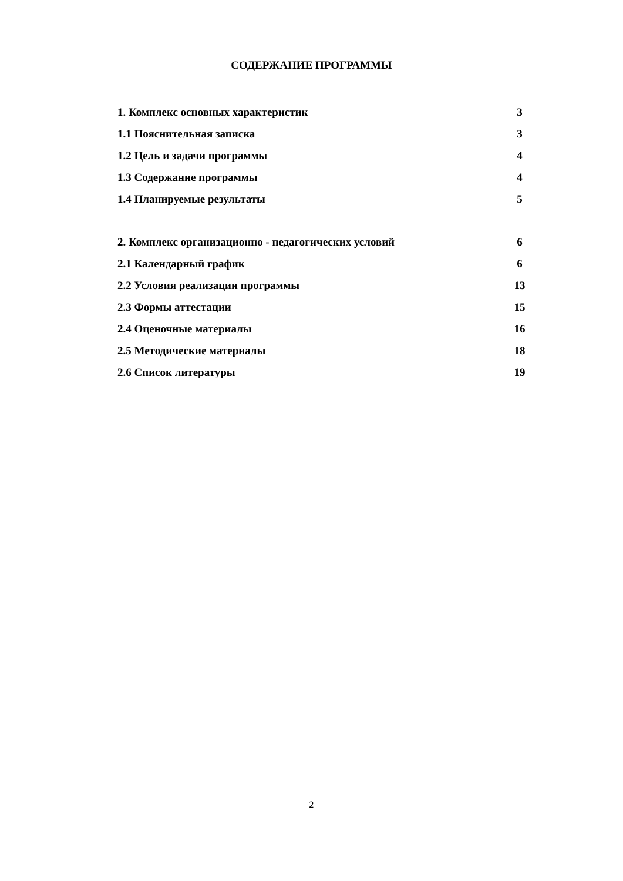СОДЕРЖАНИЕ ПРОГРАММЫ
1. Комплекс основных характеристик 3
1.1 Пояснительная записка 3
1.2 Цель и задачи программы 4
1.3 Содержание программы 4
1.4 Планируемые результаты 5
2. Комплекс организационно - педагогических условий 6
2.1 Календарный график 6
2.2 Условия реализации программы 13
2.3 Формы аттестации 15
2.4 Оценочные материалы 16
2.5 Методические материалы 18
2.6 Список литературы 19
2